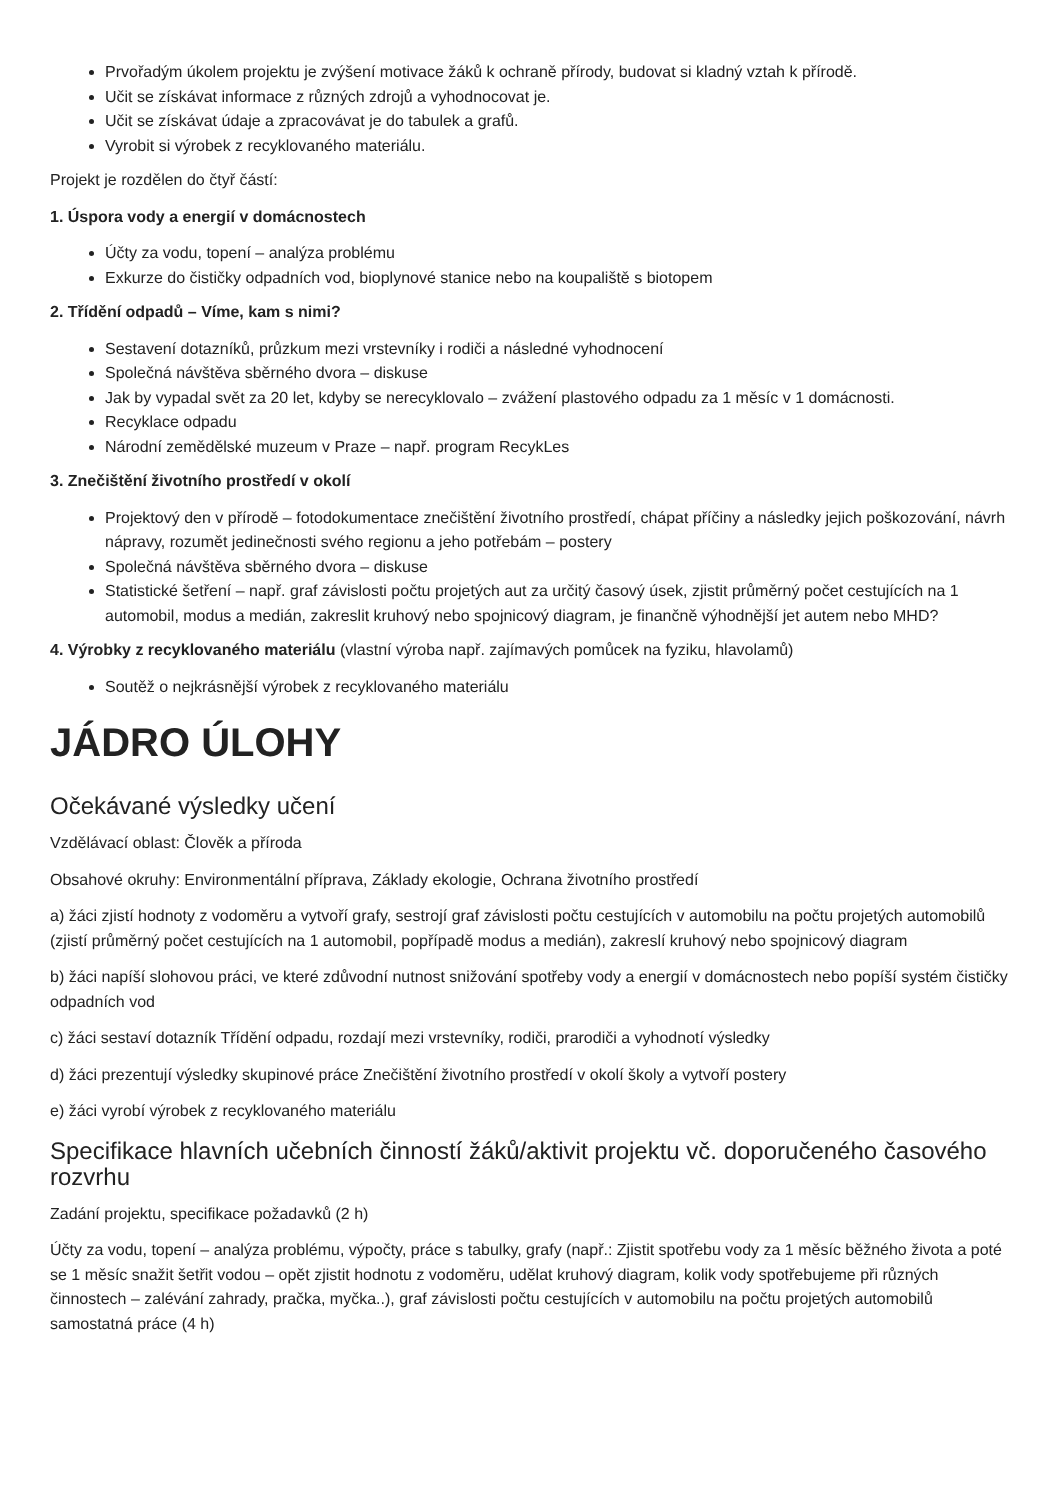Prvořadým úkolem projektu je zvýšení motivace žáků k ochraně přírody, budovat si kladný vztah k přírodě.
Učit se získávat informace z různých zdrojů a vyhodnocovat je.
Učit se získávat údaje a zpracovávat je do tabulek a grafů.
Vyrobit si výrobek z recyklovaného materiálu.
Projekt je rozdělen do čtyř částí:
1. Úspora vody a energií v domácnostech
Účty za vodu, topení – analýza problému
Exkurze do čističky odpadních vod, bioplynové stanice nebo na koupaliště s biotopem
2. Třídění odpadů – Víme, kam s nimi?
Sestavení dotazníků, průzkum mezi vrstevníky i rodiči a následné vyhodnocení
Společná návštěva sběrného dvora – diskuse
Jak by vypadal svět za 20 let, kdyby se nerecyklovalo – zvážení plastového odpadu za 1 měsíc v 1 domácnosti.
Recyklace odpadu
Národní zemědělské muzeum v Praze – např. program RecykLes
3. Znečištění životního prostředí v okolí
Projektový den v přírodě – fotodokumentace znečištění životního prostředí, chápat příčiny a následky jejich poškozování, návrh nápravy, rozumět jedinečnosti svého regionu a jeho potřebám – postery
Společná návštěva sběrného dvora – diskuse
Statistické šetření – např. graf závislosti počtu projetých aut za určitý časový úsek, zjistit průměrný počet cestujících na 1 automobil, modus a medián, zakreslit kruhový nebo spojnicový diagram, je finančně výhodnější jet autem nebo MHD?
4. Výrobky z recyklovaného materiálu (vlastní výroba např. zajímavých pomůcek na fyziku, hlavolamů)
Soutěž o nejkrásnější výrobek z recyklovaného materiálu
JÁDRO ÚLOHY
Očekávané výsledky učení
Vzdělávací oblast: Člověk a příroda
Obsahové okruhy: Environmentální příprava, Základy ekologie, Ochrana životního prostředí
a) žáci zjistí hodnoty z vodoměru a vytvoří grafy, sestrojí graf závislosti počtu cestujících v automobilu na počtu projetých automobilů (zjistí průměrný počet cestujících na 1 automobil, popřípadě modus a medián), zakreslí kruhový nebo spojnicový diagram
b) žáci napíší slohovou práci, ve které zdůvodní nutnost snižování spotřeby vody a energií v domácnostech nebo popíší systém čističky odpadních vod
c) žáci sestaví dotazník Třídění odpadu, rozdají mezi vrstevníky, rodiči, prarodiči a vyhodnotí výsledky
d) žáci prezentují výsledky skupinové práce Znečištění životního prostředí v okolí školy a vytvoří postery
e) žáci vyrobí výrobek z recyklovaného materiálu
Specifikace hlavních učebních činností žáků/aktivit projektu vč. doporučeného časového rozvrhu
Zadání projektu, specifikace požadavků (2 h)
Účty za vodu, topení – analýza problému, výpočty, práce s tabulky, grafy (např.: Zjistit spotřebu vody za 1 měsíc běžného života a poté se 1 měsíc snažit šetřit vodou – opět zjistit hodnotu z vodoměru, udělat kruhový diagram, kolik vody spotřebujeme při různých činnostech – zalévání zahrady, pračka, myčka..), graf závislosti počtu cestujících v automobilu na počtu projetých automobilů samostatná práce (4 h)